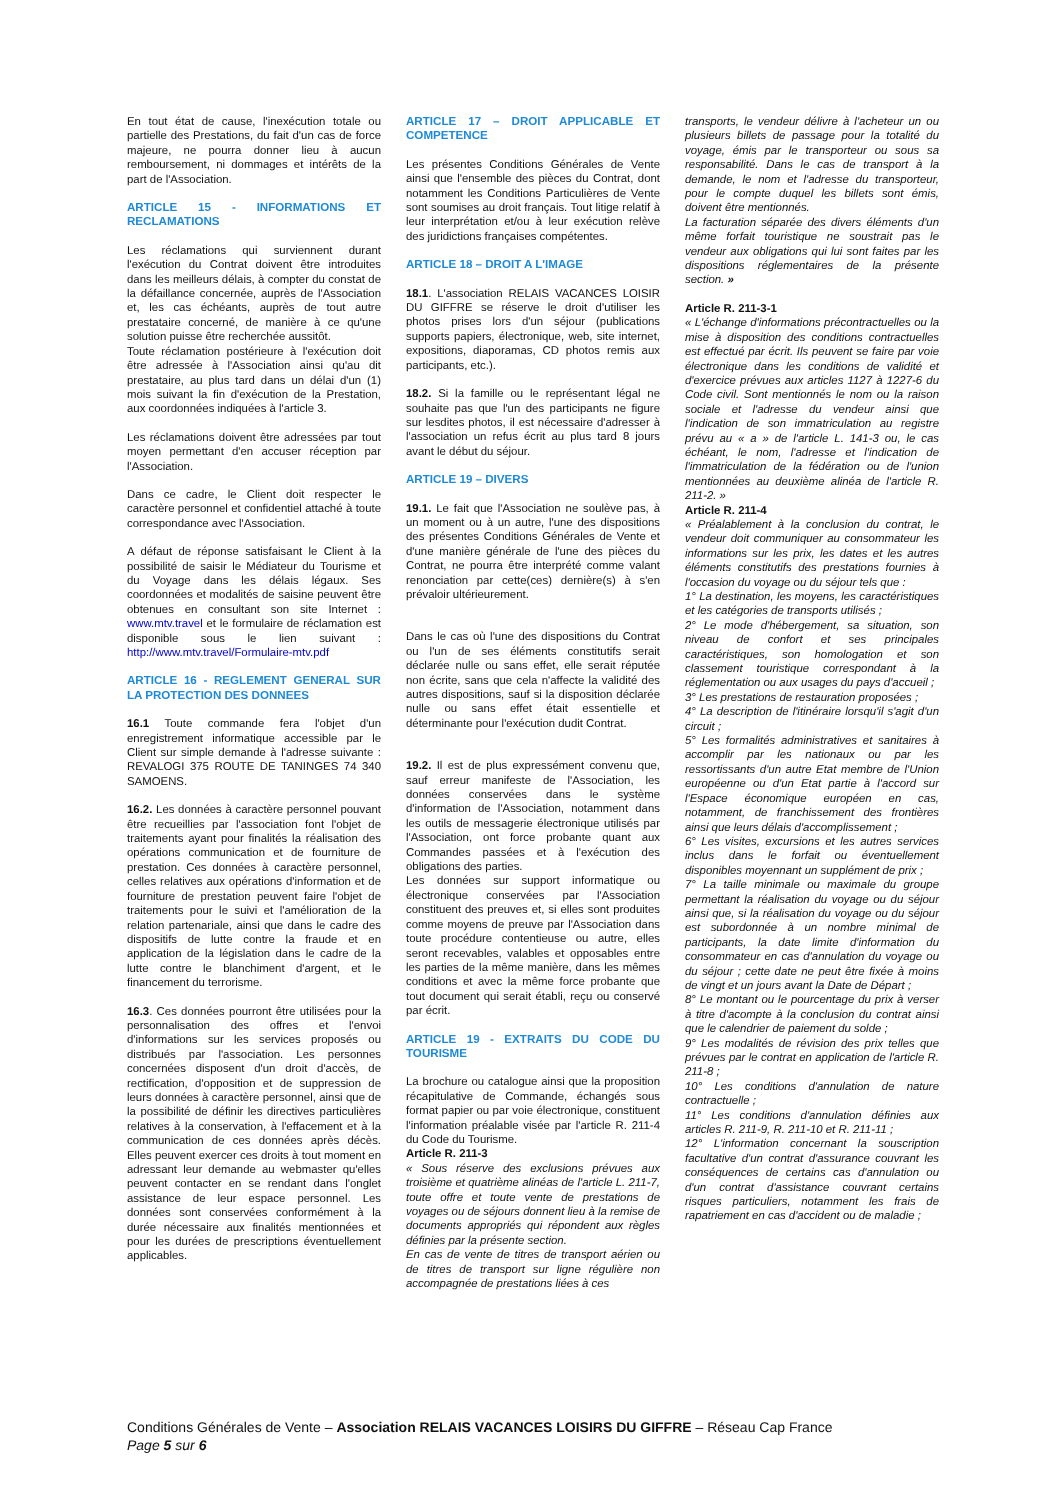En tout état de cause, l'inexécution totale ou partielle des Prestations, du fait d'un cas de force majeure, ne pourra donner lieu à aucun remboursement, ni dommages et intérêts de la part de l'Association.
ARTICLE 15 - INFORMATIONS ET RECLAMATIONS
Les réclamations qui surviennent durant l'exécution du Contrat doivent être introduites dans les meilleurs délais, à compter du constat de la défaillance concernée, auprès de l'Association et, les cas échéants, auprès de tout autre prestataire concerné, de manière à ce qu'une solution puisse être recherchée aussitôt.
Toute réclamation postérieure à l'exécution doit être adressée à l'Association ainsi qu'au dit prestataire, au plus tard dans un délai d'un (1) mois suivant la fin d'exécution de la Prestation, aux coordonnées indiquées à l'article 3.
Les réclamations doivent être adressées par tout moyen permettant d'en accuser réception par l'Association.
Dans ce cadre, le Client doit respecter le caractère personnel et confidentiel attaché à toute correspondance avec l'Association.
A défaut de réponse satisfaisant le Client à la possibilité de saisir le Médiateur du Tourisme et du Voyage dans les délais légaux. Ses coordonnées et modalités de saisine peuvent être obtenues en consultant son site Internet : www.mtv.travel et le formulaire de réclamation est disponible sous le lien suivant : http://www.mtv.travel/Formulaire-mtv.pdf
ARTICLE 16 - REGLEMENT GENERAL SUR LA PROTECTION DES DONNEES
16.1 Toute commande fera l'objet d'un enregistrement informatique accessible par le Client sur simple demande à l'adresse suivante : REVALOGI 375 ROUTE DE TANINGES 74 340 SAMOENS.
16.2. Les données à caractère personnel pouvant être recueillies par l'association font l'objet de traitements ayant pour finalités la réalisation des opérations communication et de fourniture de prestation. Ces données à caractère personnel, celles relatives aux opérations d'information et de fourniture de prestation peuvent faire l'objet de traitements pour le suivi et l'amélioration de la relation partenariale, ainsi que dans le cadre des dispositifs de lutte contre la fraude et en application de la législation dans le cadre de la lutte contre le blanchiment d'argent, et le financement du terrorisme.
16.3. Ces données pourront être utilisées pour la personnalisation des offres et l'envoi d'informations sur les services proposés ou distribués par l'association. Les personnes concernées disposent d'un droit d'accès, de rectification, d'opposition et de suppression de leurs données à caractère personnel, ainsi que de la possibilité de définir les directives particulières relatives à la conservation, à l'effacement et à la communication de ces données après décès. Elles peuvent exercer ces droits à tout moment en adressant leur demande au webmaster qu'elles peuvent contacter en se rendant dans l'onglet assistance de leur espace personnel. Les données sont conservées conformément à la durée nécessaire aux finalités mentionnées et pour les durées de prescriptions éventuellement applicables.
ARTICLE 17 – DROIT APPLICABLE ET COMPETENCE
Les présentes Conditions Générales de Vente ainsi que l'ensemble des pièces du Contrat, dont notamment les Conditions Particulières de Vente sont soumises au droit français. Tout litige relatif à leur interprétation et/ou à leur exécution relève des juridictions françaises compétentes.
ARTICLE 18 – DROIT A L'IMAGE
18.1. L'association RELAIS VACANCES LOISIR DU GIFFRE se réserve le droit d'utiliser les photos prises lors d'un séjour (publications supports papiers, électronique, web, site internet, expositions, diaporamas, CD photos remis aux participants, etc.).
18.2. Si la famille ou le représentant légal ne souhaite pas que l'un des participants ne figure sur lesdites photos, il est nécessaire d'adresser à l'association un refus écrit au plus tard 8 jours avant le début du séjour.
ARTICLE 19 – DIVERS
19.1. Le fait que l'Association ne soulève pas, à un moment ou à un autre, l'une des dispositions des présentes Conditions Générales de Vente et d'une manière générale de l'une des pièces du Contrat, ne pourra être interprété comme valant renonciation par cette(ces) dernière(s) à s'en prévaloir ultérieurement.
Dans le cas où l'une des dispositions du Contrat ou l'un de ses éléments constitutifs serait déclarée nulle ou sans effet, elle serait réputée non écrite, sans que cela n'affecte la validité des autres dispositions, sauf si la disposition déclarée nulle ou sans effet était essentielle et déterminante pour l'exécution dudit Contrat.
19.2. Il est de plus expressément convenu que, sauf erreur manifeste de l'Association, les données conservées dans le système d'information de l'Association, notamment dans les outils de messagerie électronique utilisés par l'Association, ont force probante quant aux Commandes passées et à l'exécution des obligations des parties.
Les données sur support informatique ou électronique conservées par l'Association constituent des preuves et, si elles sont produites comme moyens de preuve par l'Association dans toute procédure contentieuse ou autre, elles seront recevables, valables et opposables entre les parties de la même manière, dans les mêmes conditions et avec la même force probante que tout document qui serait établi, reçu ou conservé par écrit.
ARTICLE 19 - EXTRAITS DU CODE DU TOURISME
La brochure ou catalogue ainsi que la proposition récapitulative de Commande, échangés sous format papier ou par voie électronique, constituent l'information préalable visée par l'article R. 211-4 du Code du Tourisme.
Article R. 211-3
« Sous réserve des exclusions prévues aux troisième et quatrième alinéas de l'article L. 211-7, toute offre et toute vente de prestations de voyages ou de séjours donnent lieu à la remise de documents appropriés qui répondent aux règles définies par la présente section.
En cas de vente de titres de transport aérien ou de titres de transport sur ligne régulière non accompagnée de prestations liées à ces
transports, le vendeur délivre à l'acheteur un ou plusieurs billets de passage pour la totalité du voyage, émis par le transporteur ou sous sa responsabilité. Dans le cas de transport à la demande, le nom et l'adresse du transporteur, pour le compte duquel les billets sont émis, doivent être mentionnés.
La facturation séparée des divers éléments d'un même forfait touristique ne soustrait pas le vendeur aux obligations qui lui sont faites par les dispositions réglementaires de la présente section. »
Article R. 211-3-1
« L'échange d'informations précontractuelles ou la mise à disposition des conditions contractuelles est effectué par écrit. Ils peuvent se faire par voie électronique dans les conditions de validité et d'exercice prévues aux articles 1127 à 1227-6 du Code civil. Sont mentionnés le nom ou la raison sociale et l'adresse du vendeur ainsi que l'indication de son immatriculation au registre prévu au « a » de l'article L. 141-3 ou, le cas échéant, le nom, l'adresse et l'indication de l'immatriculation de la fédération ou de l'union mentionnées au deuxième alinéa de l'article R. 211-2. »
Article R. 211-4
« Préalablement à la conclusion du contrat, le vendeur doit communiquer au consommateur les informations sur les prix, les dates et les autres éléments constitutifs des prestations fournies à l'occasion du voyage ou du séjour tels que :
1° La destination, les moyens, les caractéristiques et les catégories de transports utilisés ;
2° Le mode d'hébergement, sa situation, son niveau de confort et ses principales caractéristiques, son homologation et son classement touristique correspondant à la réglementation ou aux usages du pays d'accueil ;
3° Les prestations de restauration proposées ;
4° La description de l'itinéraire lorsqu'il s'agit d'un circuit ;
5° Les formalités administratives et sanitaires à accomplir par les nationaux ou par les ressortissants d'un autre Etat membre de l'Union européenne ou d'un Etat partie à l'accord sur l'Espace économique européen en cas, notamment, de franchissement des frontières ainsi que leurs délais d'accomplissement ;
6° Les visites, excursions et les autres services inclus dans le forfait ou éventuellement disponibles moyennant un supplément de prix ;
7° La taille minimale ou maximale du groupe permettant la réalisation du voyage ou du séjour ainsi que, si la réalisation du voyage ou du séjour est subordonnée à un nombre minimal de participants, la date limite d'information du consommateur en cas d'annulation du voyage ou du séjour ; cette date ne peut être fixée à moins de vingt et un jours avant la Date de Départ ;
8° Le montant ou le pourcentage du prix à verser à titre d'acompte à la conclusion du contrat ainsi que le calendrier de paiement du solde ;
9° Les modalités de révision des prix telles que prévues par le contrat en application de l'article R. 211-8 ;
10° Les conditions d'annulation de nature contractuelle ;
11° Les conditions d'annulation définies aux articles R. 211-9, R. 211-10 et R. 211-11 ;
12° L'information concernant la souscription facultative d'un contrat d'assurance couvrant les conséquences de certains cas d'annulation ou d'un contrat d'assistance couvrant certains risques particuliers, notamment les frais de rapatriement en cas d'accident ou de maladie ;
Conditions Générales de Vente – Association RELAIS VACANCES LOISIRS DU GIFFRE – Réseau Cap France
Page 5 sur 6